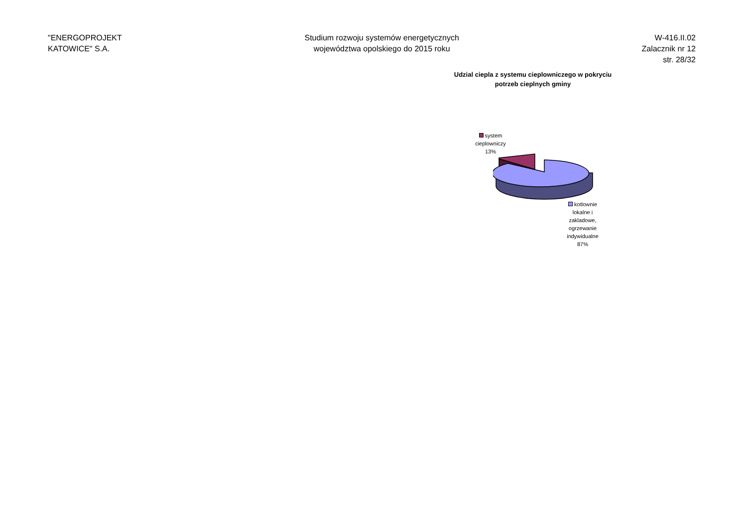"ENERGOPROJEKT
KATOWICE" S.A.
Studium rozwoju systemów energetycznych
województwa opolskiego do 2015 roku
W-416.II.02
Zalacznik nr 12
str. 28/32
Udzial ciepla z systemu cieplowniczego w pokryciu
potrzeb cieplnych gminy
system cieplowniczy 13%
kotlownie lokalne i zakladowe, ogrzewanie indywidualne 87%